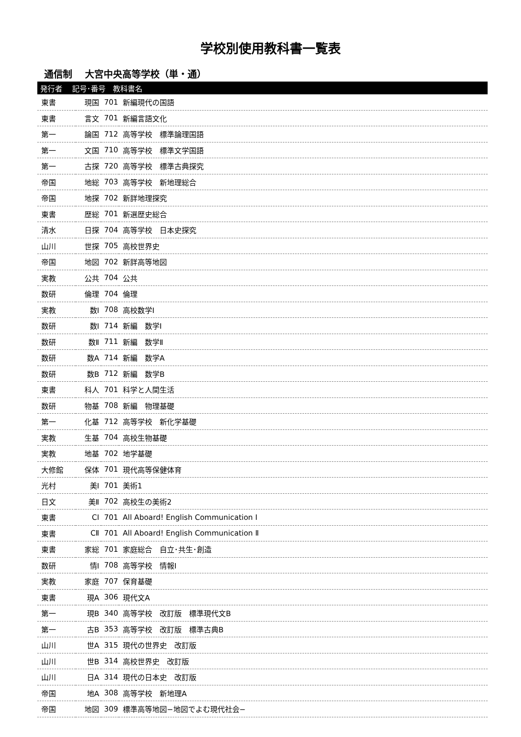学校別使用教科書一覧表
通信制 大宮中央高等学校（単・通）
| 発行者 記号･番号 教科書名 | | | |
| --- | --- | --- | --- |
| 東書 | 現国 | 701 | 新編現代の国語 |
| 東書 | 言文 | 701 | 新編言語文化 |
| 第一 | 論国 | 712 | 高等学校 標準論理国語 |
| 第一 | 文国 | 710 | 高等学校 標準文学国語 |
| 第一 | 古探 | 720 | 高等学校 標準古典探究 |
| 帝国 | 地総 | 703 | 高等学校 新地理総合 |
| 帝国 | 地探 | 702 | 新詳地理探究 |
| 東書 | 歴総 | 701 | 新選歴史総合 |
| 清水 | 日探 | 704 | 高等学校 日本史探究 |
| 山川 | 世探 | 705 | 高校世界史 |
| 帝国 | 地図 | 702 | 新詳高等地図 |
| 実教 | 公共 | 704 | 公共 |
| 数研 | 倫理 | 704 | 倫理 |
| 実教 | 数Ⅰ | 708 | 高校数学Ⅰ |
| 数研 | 数Ⅰ | 714 | 新編 数学Ⅰ |
| 数研 | 数Ⅱ | 711 | 新編 数学Ⅱ |
| 数研 | 数A | 714 | 新編 数学A |
| 数研 | 数B | 712 | 新編 数学B |
| 東書 | 科人 | 701 | 科学と人間生活 |
| 数研 | 物基 | 708 | 新編 物理基礎 |
| 第一 | 化基 | 712 | 高等学校 新化学基礎 |
| 実教 | 生基 | 704 | 高校生物基礎 |
| 実教 | 地基 | 702 | 地学基礎 |
| 大修館 | 保体 | 701 | 現代高等保健体育 |
| 光村 | 美Ⅰ | 701 | 美術1 |
| 日文 | 美Ⅱ | 702 | 高校生の美術2 |
| 東書 | CⅠ | 701 | All Aboard! English Communication Ⅰ |
| 東書 | CⅡ | 701 | All Aboard! English Communication Ⅱ |
| 東書 | 家総 | 701 | 家庭総合 自立･共生･創造 |
| 数研 | 情Ⅰ | 708 | 高等学校 情報Ⅰ |
| 実教 | 家庭 | 707 | 保育基礎 |
| 東書 | 現A | 306 | 現代文A |
| 第一 | 現B | 340 | 高等学校 改訂版 標準現代文B |
| 第一 | 古B | 353 | 高等学校 改訂版 標準古典B |
| 山川 | 世A | 315 | 現代の世界史 改訂版 |
| 山川 | 世B | 314 | 高校世界史 改訂版 |
| 山川 | 日A | 314 | 現代の日本史 改訂版 |
| 帝国 | 地A | 308 | 高等学校 新地理A |
| 帝国 | 地図 | 309 | 標準高等地図−地図でよむ現代社会− |